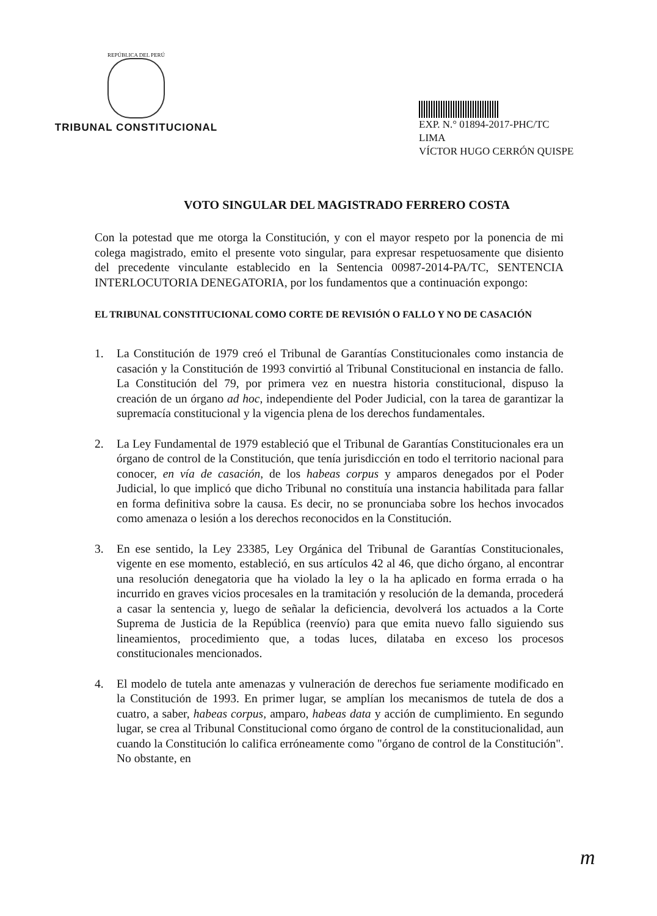REPÚBLICA DEL PERÚ
TRIBUNAL CONSTITUCIONAL
EXP. N.° 01894-2017-PHC/TC
LIMA
VÍCTOR HUGO CERRÓN QUISPE
VOTO SINGULAR DEL MAGISTRADO FERRERO COSTA
Con la potestad que me otorga la Constitución, y con el mayor respeto por la ponencia de mi colega magistrado, emito el presente voto singular, para expresar respetuosamente que disiento del precedente vinculante establecido en la Sentencia 00987-2014-PA/TC, SENTENCIA INTERLOCUTORIA DENEGATORIA, por los fundamentos que a continuación expongo:
EL TRIBUNAL CONSTITUCIONAL COMO CORTE DE REVISIÓN O FALLO Y NO DE CASACIÓN
1. La Constitución de 1979 creó el Tribunal de Garantías Constitucionales como instancia de casación y la Constitución de 1993 convirtió al Tribunal Constitucional en instancia de fallo. La Constitución del 79, por primera vez en nuestra historia constitucional, dispuso la creación de un órgano ad hoc, independiente del Poder Judicial, con la tarea de garantizar la supremacía constitucional y la vigencia plena de los derechos fundamentales.
2. La Ley Fundamental de 1979 estableció que el Tribunal de Garantías Constitucionales era un órgano de control de la Constitución, que tenía jurisdicción en todo el territorio nacional para conocer, en vía de casación, de los habeas corpus y amparos denegados por el Poder Judicial, lo que implicó que dicho Tribunal no constituía una instancia habilitada para fallar en forma definitiva sobre la causa. Es decir, no se pronunciaba sobre los hechos invocados como amenaza o lesión a los derechos reconocidos en la Constitución.
3. En ese sentido, la Ley 23385, Ley Orgánica del Tribunal de Garantías Constitucionales, vigente en ese momento, estableció, en sus artículos 42 al 46, que dicho órgano, al encontrar una resolución denegatoria que ha violado la ley o la ha aplicado en forma errada o ha incurrido en graves vicios procesales en la tramitación y resolución de la demanda, procederá a casar la sentencia y, luego de señalar la deficiencia, devolverá los actuados a la Corte Suprema de Justicia de la República (reenvío) para que emita nuevo fallo siguiendo sus lineamientos, procedimiento que, a todas luces, dilataba en exceso los procesos constitucionales mencionados.
4. El modelo de tutela ante amenazas y vulneración de derechos fue seriamente modificado en la Constitución de 1993. En primer lugar, se amplían los mecanismos de tutela de dos a cuatro, a saber, habeas corpus, amparo, habeas data y acción de cumplimiento. En segundo lugar, se crea al Tribunal Constitucional como órgano de control de la constitucionalidad, aun cuando la Constitución lo califica erróneamente como "órgano de control de la Constitución". No obstante, en
m